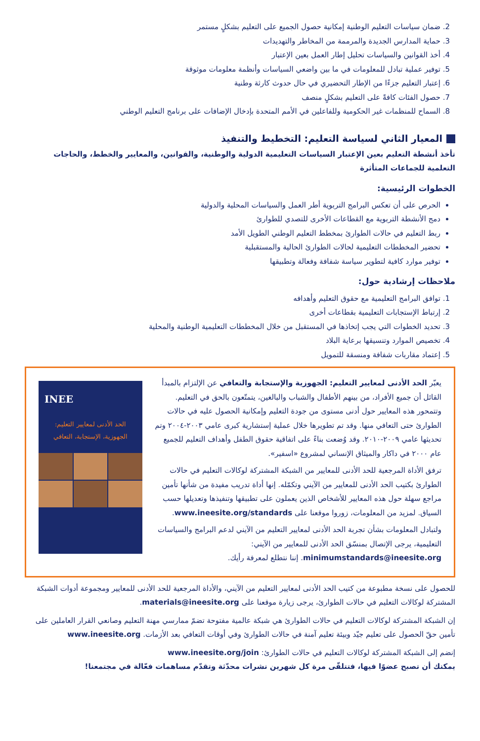2. ضمان سياسات التعليم الوطنية إمكانية حصول الجميع على التعليم بشكلٍ مستمر
3. حماية المدارس الجديدة والمرممة من المخاطر والتهديدات
4. أخذ القوانين والسياسات تحليل إطار العمل بعين الإعتبار
5. توفير عملية تبادل للمعلومات في ما بين واضعي السياسات وأنظمة معلومات موثوقة
6. إعتبار التعليم جزءًا من الإطار التحضيري في حال حدوث كارثة وطنية
7. حصول الفئات كافةً على التعليم بشكلٍ منصف
8. السماح للمنظمات غير الحكومية وللفاعلين في الأمم المتحدة بإدخال الإضافات على برنامج التعليم الوطني
المعيار الثاني لسياسة التعليم: التخطيط والتنفيذ
تأخذ أنشطة التعليم بعين الإعتبار السياسات التعليمية الدولية والوطنية، والقوانين، والمعايير والخطط، والحاجات التعلمية للجماعات المتأثرة
الخطوات الرئيسية:
الحرص على أن تعكس البرامج التربوية أطر العمل والسياسات المحلية والدولية
دمج الأنشطة التربوية مع القطاعات الأخرى للتصدي للطوارئ
ربط التعليم في حالات الطوارئ بمخطط التعليم الوطني الطويل الأمد
تحضير المخططات التعليمية لحالات الطوارئ الحالية والمستقبلية
توفير موارد كافية لتطوير سياسة شفافة وفعالة وتطبيقها
ملاحظات إرشادية حول:
1. توافق البرامج التعليمية مع حقوق التعليم وأهدافه
2. إرتباط الإستجابات التعليمية بقطاعات أخرى
3. تحديد الخطوات التي يجب إتخاذها في المستقبل من خلال المخططات التعليمية الوطنية والمحلية
4. تخصيص الموارد وتنسيقها برعاية البلاد
5. إعتماد مقاربات شفافة ومنسقة للتمويل
INEE
الحد الأدنى لمعايير التعليم:
الجهوزية، الإستجابة، التعافي
يعبّر الحد الأدنى لمعايير التعليم: الجهوزية والإستجابة والتعافي عن الإلتزام بالمبدأ القائل أن جميع الأفراد، من بينهم الأطفال والشباب والبالغين، يتمتّعون بالحق في التعليم. وتتمحور هذه المعايير حول أدنى مستوى من جودة التعليم وإمكانية الحصول عليه في حالات الطوارئ حتى التعافي منها. وقد تم تطويرها خلال عملية إستشارية كبرى عامي ٢٠٠٣-٢٠٠٤ وتم تحديثها عامي ٢٠٠٩-٢٠١٠. وقد وُضعت بناءً على اتفاقية حقوق الطفل وأهداف التعليم للجميع عام ٢٠٠٠ في داكار والميثاق الإنساني لمشروع «اسفير».
ترفق الأداة المرجعية للحد الأدنى للمعايير من الشبكة المشتركة لوكالات التعليم في حالات الطوارئ بكتيب الحد الأدنى للمعايير من الآيني وتكمّله. إنها أداة تدريب مفيدة من شأنها تأمين مراجع سهلة حول هذه المعايير للأشخاص الذين يعملون على تطبيقها وتنفيذها وتعديلها حسب السياق. لمزيد من المعلومات، زوروا موقعنا على www.ineesite.org/standards.
ولتبادل المعلومات بشأن تجربة الحد الأدنى لمعايير التعليم من الآيني لدعم البرامج والسياسات التعليمية، يرجى الإتصال بمنسّق الحد الأدنى للمعايير من الآيني: minimumstandards@ineesite.org. إننا نتطلع لمعرفة رأيك.
للحصول على نسخة مطبوعة من كتيب الحد الأدنى لمعايير التعليم من الآيني، والأداة المرجعية للحد الأدنى للمعايير ومجموعة أدوات الشبكة المشتركة لوكالات التعليم في حالات الطوارئ، يرجى زيارة موقعنا على materials@ineesite.org.
إن الشبكة المشتركة لوكالات التعليم في حالات الطوارئ هي شبكة عالمية مفتوحة تضمّ ممارسي مهنة التعليم وصانعي القرار العاملين على تأمين حقّ الحصول على تعليم جيّد وبيئة تعليم آمنة في حالات الطوارئ وفي أوقات التعافي بعد الأزمات. www.ineesite.org
إنضم إلى الشبكة المشتركة لوكالات التعليم في حالات الطوارئ: www.ineesite.org/join
يمكنك أن تصبح عضوًا فيها، فتتلقّى مرة كل شهرين نشرات محدّثة وتقدّم مساهمات فعّالة في مجتمعنا!